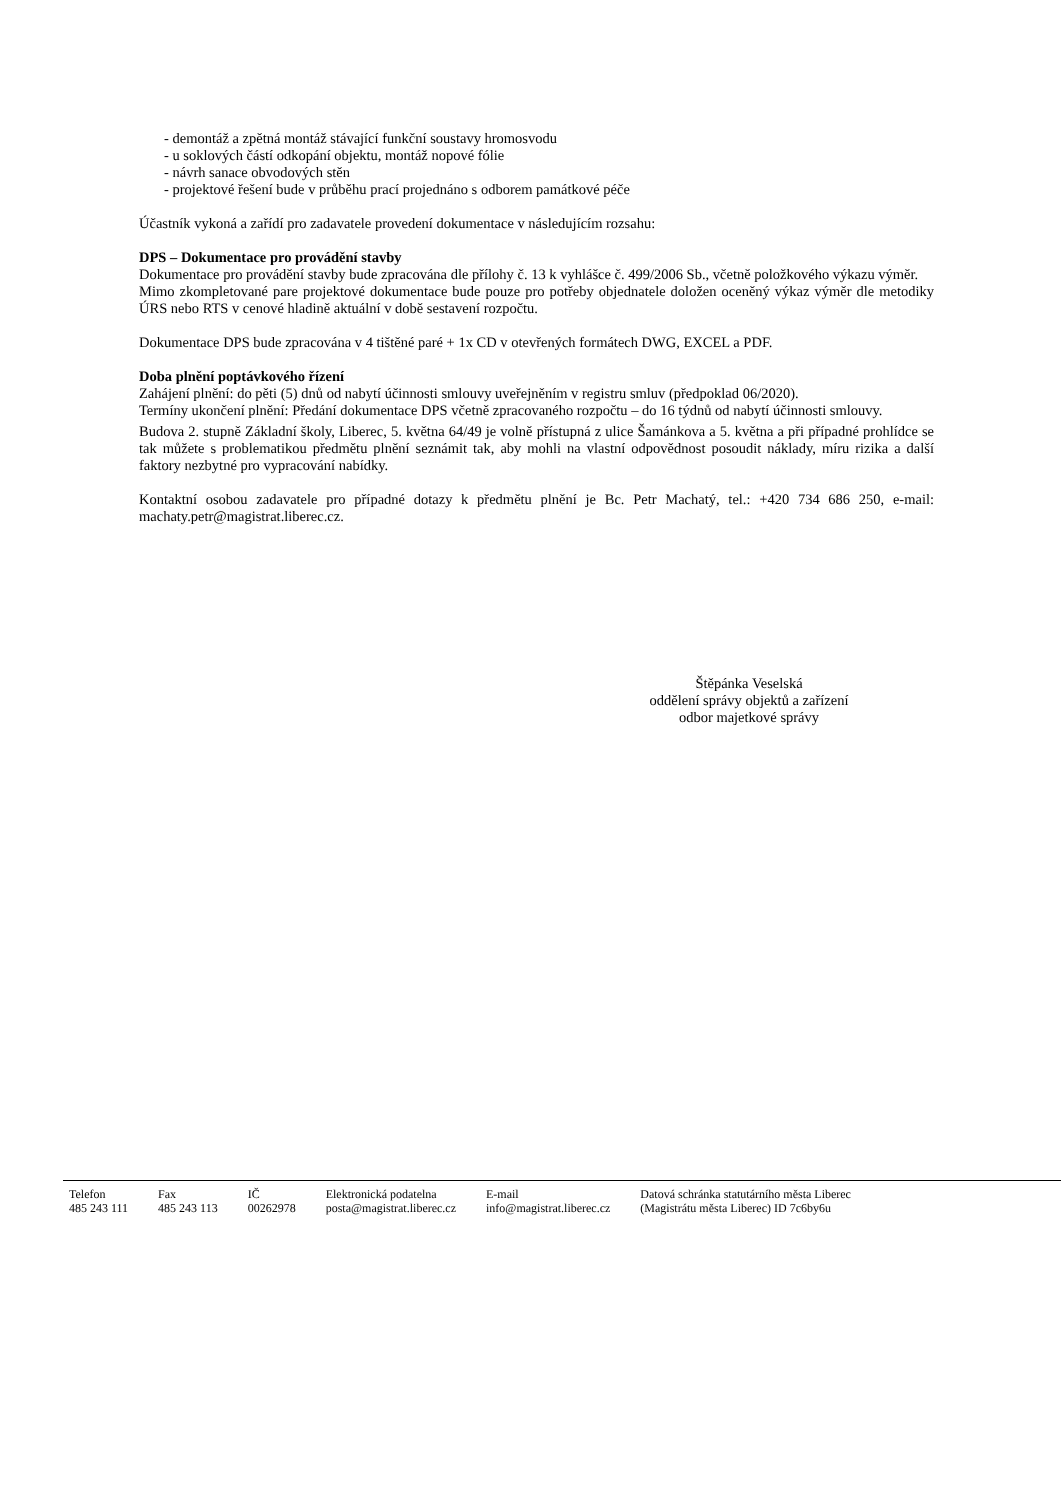- demontáž a zpětná montáž stávající funkční soustavy hromosvodu
- u soklových částí odkopání objektu, montáž nopové fólie
- návrh sanace obvodových stěn
- projektové řešení bude v průběhu prací projednáno s odborem památkové péče
Účastník vykoná a zařídí pro zadavatele provedení dokumentace v následujícím rozsahu:
DPS – Dokumentace pro provádění stavby
Dokumentace pro provádění stavby bude zpracována dle přílohy č. 13 k vyhlášce č. 499/2006 Sb., včetně položkového výkazu výměr.
Mimo zkompletované pare projektové dokumentace bude pouze pro potřeby objednatele doložen oceněný výkaz výměr dle metodiky ÚRS nebo RTS v cenové hladině aktuální v době sestavení rozpočtu.
Dokumentace DPS bude zpracována v 4 tištěné paré + 1x CD v otevřených formátech DWG, EXCEL a PDF.
Doba plnění poptávkového řízení
Zahájení plnění: do pěti (5) dnů od nabytí účinnosti smlouvy uveřejněním v registru smluv (předpoklad 06/2020).
Termíny ukončení plnění: Předání dokumentace DPS včetně zpracovaného rozpočtu – do 16 týdnů od nabytí účinnosti smlouvy.
Budova 2. stupně Základní školy, Liberec, 5. května 64/49 je volně přístupná z ulice Šamánkova a 5. května a při případné prohlídce se tak můžete s problematikou předmětu plnění seznámit tak, aby mohli na vlastní odpovědnost posoudit náklady, míru rizika a další faktory nezbytné pro vypracování nabídky.
Kontaktní osobou zadavatele pro případné dotazy k předmětu plnění je Bc. Petr Machatý, tel.: +420 734 686 250, e-mail: machaty.petr@magistrat.liberec.cz.
Štěpánka Veselská
oddělení správy objektů a zařízení
odbor majetkové správy
| Telefon 485 243 111 | Fax 485 243 113 | IČ 00262978 | Elektronická podatelna posta@magistrat.liberec.cz | E-mail info@magistrat.liberec.cz | Datová schránka statutárního města Liberec (Magistrátu města Liberec) ID 7c6by6u |